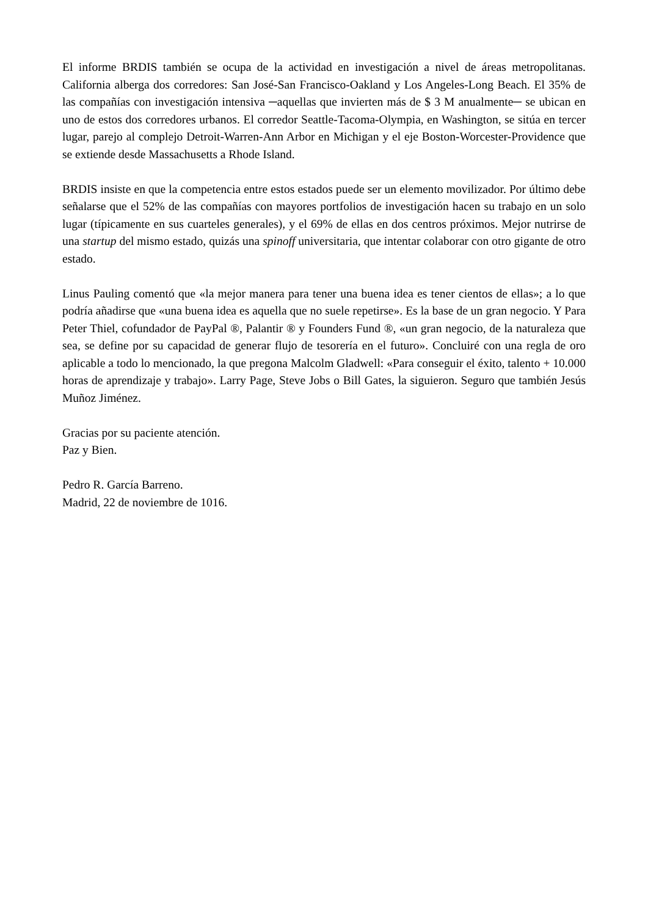El informe BRDIS también se ocupa de la actividad en investigación a nivel de áreas metropolitanas. California alberga dos corredores: San José-San Francisco-Oakland y Los Angeles-Long Beach. El 35% de las compañías con investigación intensiva ─aquellas que invierten más de $ 3 M anualmente─ se ubican en uno de estos dos corredores urbanos. El corredor Seattle-Tacoma-Olympia, en Washington, se sitúa en tercer lugar, parejo al complejo Detroit-Warren-Ann Arbor en Michigan y el eje Boston-Worcester-Providence que se extiende desde Massachusetts a Rhode Island.
BRDIS insiste en que la competencia entre estos estados puede ser un elemento movilizador. Por último debe señalarse que el 52% de las compañías con mayores portfolios de investigación hacen su trabajo en un solo lugar (típicamente en sus cuarteles generales), y el 69% de ellas en dos centros próximos. Mejor nutrirse de una startup del mismo estado, quizás una spinoff universitaria, que intentar colaborar con otro gigante de otro estado.
Linus Pauling comentó que «la mejor manera para tener una buena idea es tener cientos de ellas»; a lo que podría añadirse que «una buena idea es aquella que no suele repetirse». Es la base de un gran negocio. Y Para Peter Thiel, cofundador de PayPal ®, Palantir ® y Founders Fund ®, «un gran negocio, de la naturaleza que sea, se define por su capacidad de generar flujo de tesorería en el futuro». Concluiré con una regla de oro aplicable a todo lo mencionado, la que pregona Malcolm Gladwell: «Para conseguir el éxito, talento + 10.000 horas de aprendizaje y trabajo». Larry Page, Steve Jobs o Bill Gates, la siguieron. Seguro que también Jesús Muñoz Jiménez.
Gracias por su paciente atención.
Paz y Bien.
Pedro R. García Barreno.
Madrid, 22 de noviembre de 1016.